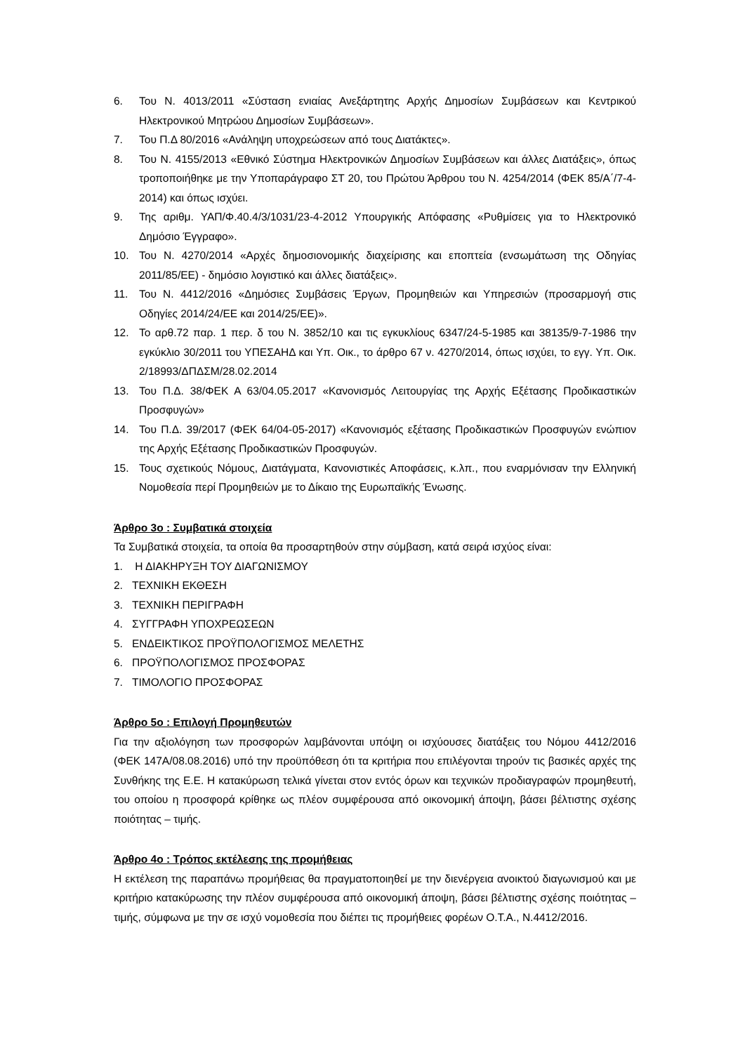6. Του Ν. 4013/2011 «Σύσταση ενιαίας Ανεξάρτητης Αρχής Δημοσίων Συμβάσεων και Κεντρικού Ηλεκτρονικού Μητρώου Δημοσίων Συμβάσεων».
7. Του Π.Δ 80/2016 «Ανάληψη υποχρεώσεων από τους Διατάκτες».
8. Του Ν. 4155/2013 «Εθνικό Σύστημα Ηλεκτρονικών Δημοσίων Συμβάσεων και άλλες Διατάξεις», όπως τροποποιήθηκε με την Υποπαράγραφο ΣΤ 20, του Πρώτου Άρθρου του Ν. 4254/2014 (ΦΕΚ 85/Α΄/7-4-2014) και όπως ισχύει.
9. Της αριθμ. ΥΑΠ/Φ.40.4/3/1031/23-4-2012 Υπουργικής Απόφασης «Ρυθμίσεις για το Ηλεκτρονικό Δημόσιο Έγγραφο».
10. Του Ν. 4270/2014 «Αρχές δημοσιονομικής διαχείρισης και εποπτεία (ενσωμάτωση της Οδηγίας 2011/85/ΕΕ) - δημόσιο λογιστικό και άλλες διατάξεις».
11. Του Ν. 4412/2016 «Δημόσιες Συμβάσεις Έργων, Προμηθειών και Υπηρεσιών (προσαρμογή στις Οδηγίες 2014/24/ΕΕ και 2014/25/ΕΕ)».
12. Το αρθ.72 παρ. 1 περ. δ του Ν. 3852/10 και τις εγκυκλίους 6347/24-5-1985 και 38135/9-7-1986 την εγκύκλιο 30/2011 του ΥΠΕΣΑΗΔ και Υπ. Οικ., το άρθρο 67 ν. 4270/2014, όπως ισχύει, το εγγ. Υπ. Οικ. 2/18993/ΔΠΔΣΜ/28.02.2014
13. Του Π.Δ. 38/ΦΕΚ Α 63/04.05.2017 «Κανονισμός Λειτουργίας της Αρχής Εξέτασης Προδικαστικών Προσφυγών»
14. Του Π.Δ. 39/2017 (ΦΕΚ 64/04-05-2017) «Κανονισμός εξέτασης Προδικαστικών Προσφυγών ενώπιον της Αρχής Εξέτασης Προδικαστικών Προσφυγών.
15. Τους σχετικούς Νόμους, Διατάγματα, Κανονιστικές Αποφάσεις, κ.λπ., που εναρμόνισαν την Ελληνική Νομοθεσία περί Προμηθειών με το Δίκαιο της Ευρωπαϊκής Ένωσης.
Άρθρο 3ο : Συμβατικά στοιχεία
Τα Συμβατικά στοιχεία, τα οποία θα προσαρτηθούν στην σύμβαση, κατά σειρά ισχύος είναι:
1. Η ΔΙΑΚΗΡΥΞΗ ΤΟΥ ΔΙΑΓΩΝΙΣΜΟΥ
2. ΤΕΧΝΙΚΗ ΕΚΘΕΣΗ
3. ΤΕΧΝΙΚΗ ΠΕΡΙΓΡΑΦΗ
4. ΣΥΓΓΡΑΦΗ ΥΠΟΧΡΕΩΣΕΩΝ
5. ΕΝΔΕΙΚΤΙΚΟΣ ΠΡΟΫΠΟΛΟΓΙΣΜΟΣ ΜΕΛΕΤΗΣ
6. ΠΡΟΫΠΟΛΟΓΙΣΜΟΣ ΠΡΟΣΦΟΡΑΣ
7. ΤΙΜΟΛΟΓΙΟ ΠΡΟΣΦΟΡΑΣ
Άρθρο 5ο : Επιλογή Προμηθευτών
Για την αξιολόγηση των προσφορών λαμβάνονται υπόψη οι ισχύουσες διατάξεις του Νόμου 4412/2016 (ΦΕΚ 147Α/08.08.2016) υπό την προϋπόθεση ότι τα κριτήρια που επιλέγονται τηρούν τις βασικές αρχές της Συνθήκης της Ε.Ε. Η κατακύρωση τελικά γίνεται στον εντός όρων και τεχνικών προδιαγραφών προμηθευτή, του οποίου η προσφορά κρίθηκε ως πλέον συμφέρουσα από οικονομική άποψη, βάσει βέλτιστης σχέσης ποιότητας – τιμής.
Άρθρο 4ο : Τρόπος εκτέλεσης της προμήθειας
Η εκτέλεση της παραπάνω προμήθειας θα πραγματοποιηθεί με την διενέργεια ανοικτού διαγωνισμού και με κριτήριο κατακύρωσης την πλέον συμφέρουσα από οικονομική άποψη, βάσει βέλτιστης σχέσης ποιότητας – τιμής, σύμφωνα με την σε ισχύ νομοθεσία που διέπει τις προμήθειες φορέων Ο.Τ.Α., Ν.4412/2016.